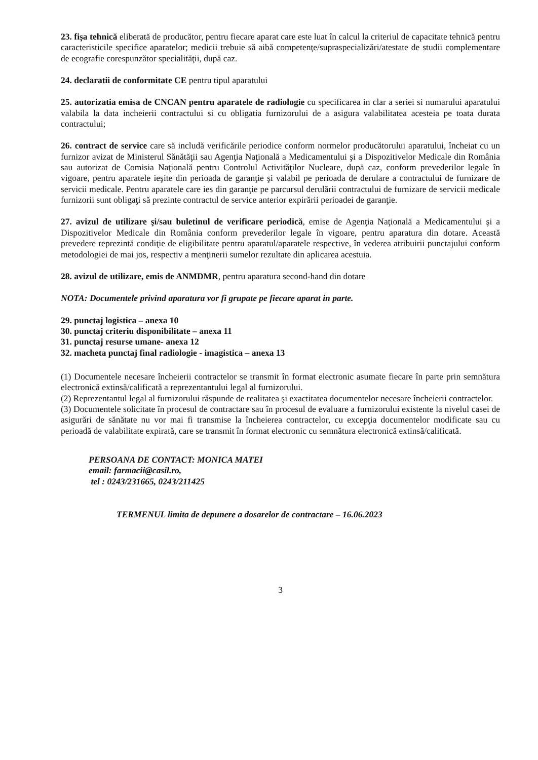23. fişa tehnică eliberată de producător, pentru fiecare aparat care este luat în calcul la criteriul de capacitate tehnică pentru caracteristicile specifice aparatelor; medicii trebuie să aibă competenţe/supraspecializări/atestate de studii complementare de ecografie corespunzător specialităţii, după caz.
24. declaratii de conformitate CE pentru tipul aparatului
25. autorizatia emisa de CNCAN pentru aparatele de radiologie cu specificarea in clar a seriei si numarului aparatului valabila la data incheierii contractului si cu obligatia furnizorului de a asigura valabilitatea acesteia pe toata durata contractului;
26. contract de service care să includă verificările periodice conform normelor producătorului aparatului, încheiat cu un furnizor avizat de Ministerul Sănătăţii sau Agenţia Naţională a Medicamentului şi a Dispozitivelor Medicale din România sau autorizat de Comisia Naţională pentru Controlul Activităţilor Nucleare, după caz, conform prevederilor legale în vigoare, pentru aparatele ieşite din perioada de garanţie şi valabil pe perioada de derulare a contractului de furnizare de servicii medicale. Pentru aparatele care ies din garanţie pe parcursul derulării contractului de furnizare de servicii medicale furnizorii sunt obligaţi să prezinte contractul de service anterior expirării perioadei de garanţie.
27. avizul de utilizare şi/sau buletinul de verificare periodică, emise de Agenţia Naţională a Medicamentului şi a Dispozitivelor Medicale din România conform prevederilor legale în vigoare, pentru aparatura din dotare. Această prevedere reprezintă condiţie de eligibilitate pentru aparatul/aparatele respective, în vederea atribuirii punctajului conform metodologiei de mai jos, respectiv a menţinerii sumelor rezultate din aplicarea acestuia.
28. avizul de utilizare, emis de ANMDMR, pentru aparatura second-hand din dotare
NOTA: Documentele privind aparatura vor fi grupate pe fiecare aparat in parte.
29. punctaj logistica – anexa 10
30. punctaj criteriu disponibilitate – anexa 11
31. punctaj resurse umane- anexa 12
32. macheta punctaj final radiologie - imagistica – anexa 13
(1) Documentele necesare încheierii contractelor se transmit în format electronic asumate fiecare în parte prin semnătura electronică extinsă/calificată a reprezentantului legal al furnizorului.
(2) Reprezentantul legal al furnizorului răspunde de realitatea şi exactitatea documentelor necesare încheierii contractelor.
(3) Documentele solicitate în procesul de contractare sau în procesul de evaluare a furnizorului existente la nivelul casei de asigurări de sănătate nu vor mai fi transmise la încheierea contractelor, cu excepţia documentelor modificate sau cu perioadă de valabilitate expirată, care se transmit în format electronic cu semnătura electronică extinsă/calificată.
PERSOANA DE CONTACT: MONICA MATEI
email: farmacii@casil.ro,
tel : 0243/231665, 0243/211425
TERMENUL limita de depunere a dosarelor de contractare – 16.06.2023
3